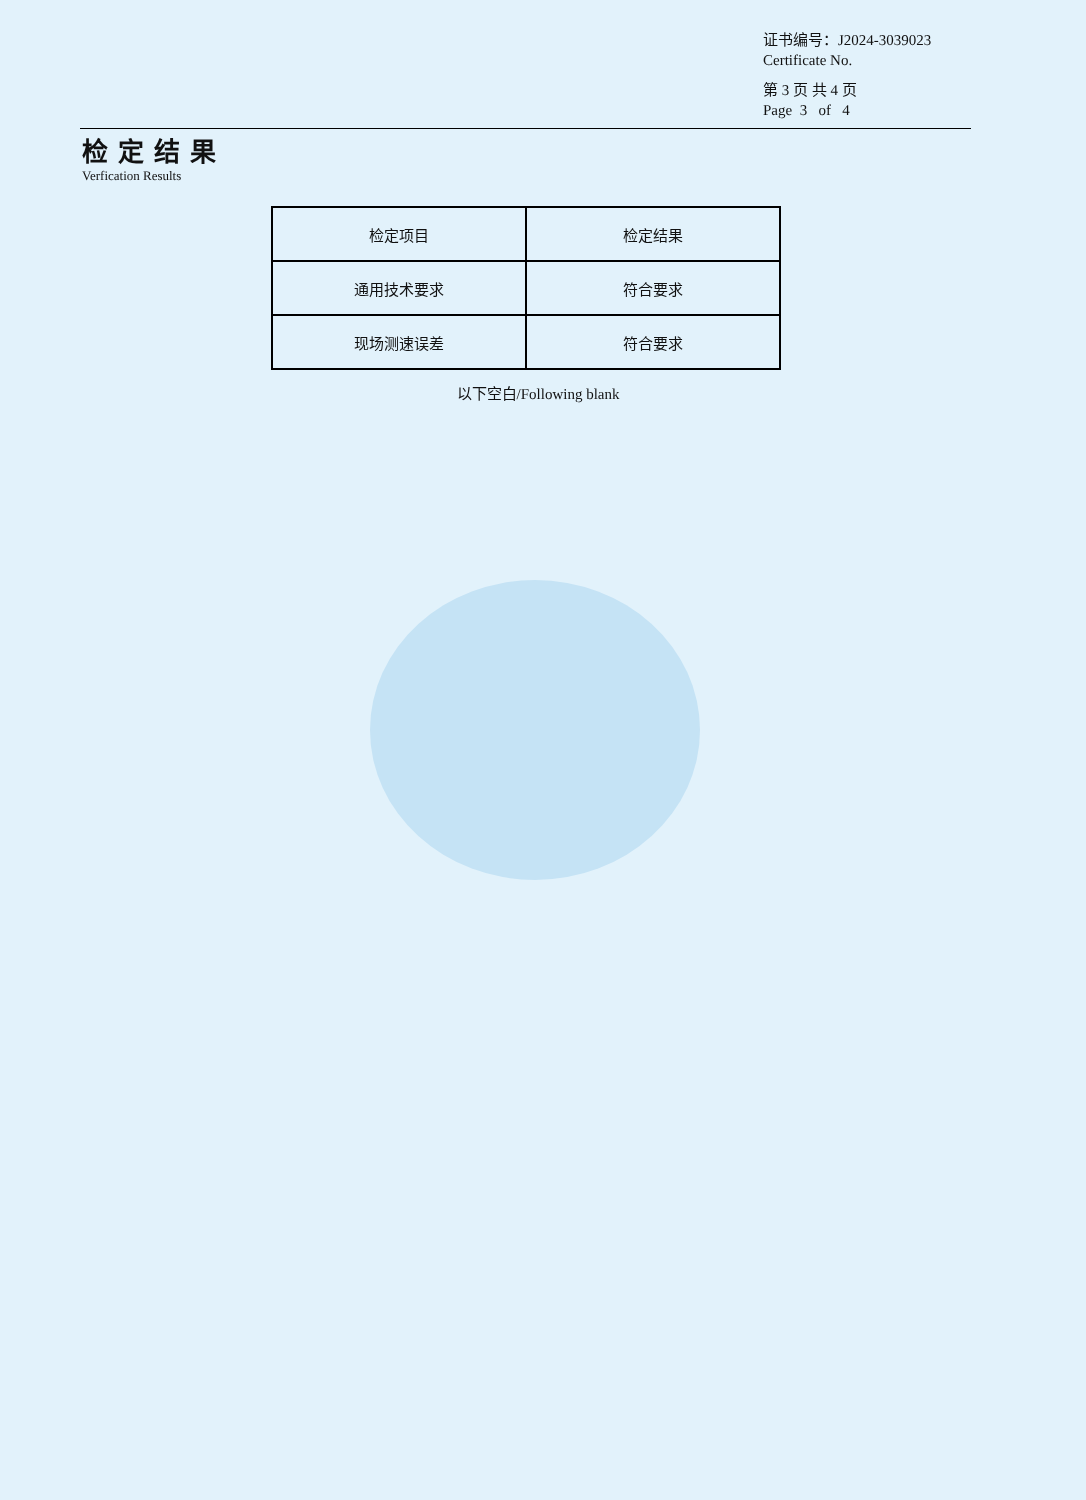证书编号：J2024-3039023
Certificate No.
第 3 页 共 4 页
Page 3 of 4
检定结果
Verfication Results
| 检定项目 | 检定结果 |
| 通用技术要求 | 符合要求 |
| 现场测速误差 | 符合要求 |
以下空白/Following blank